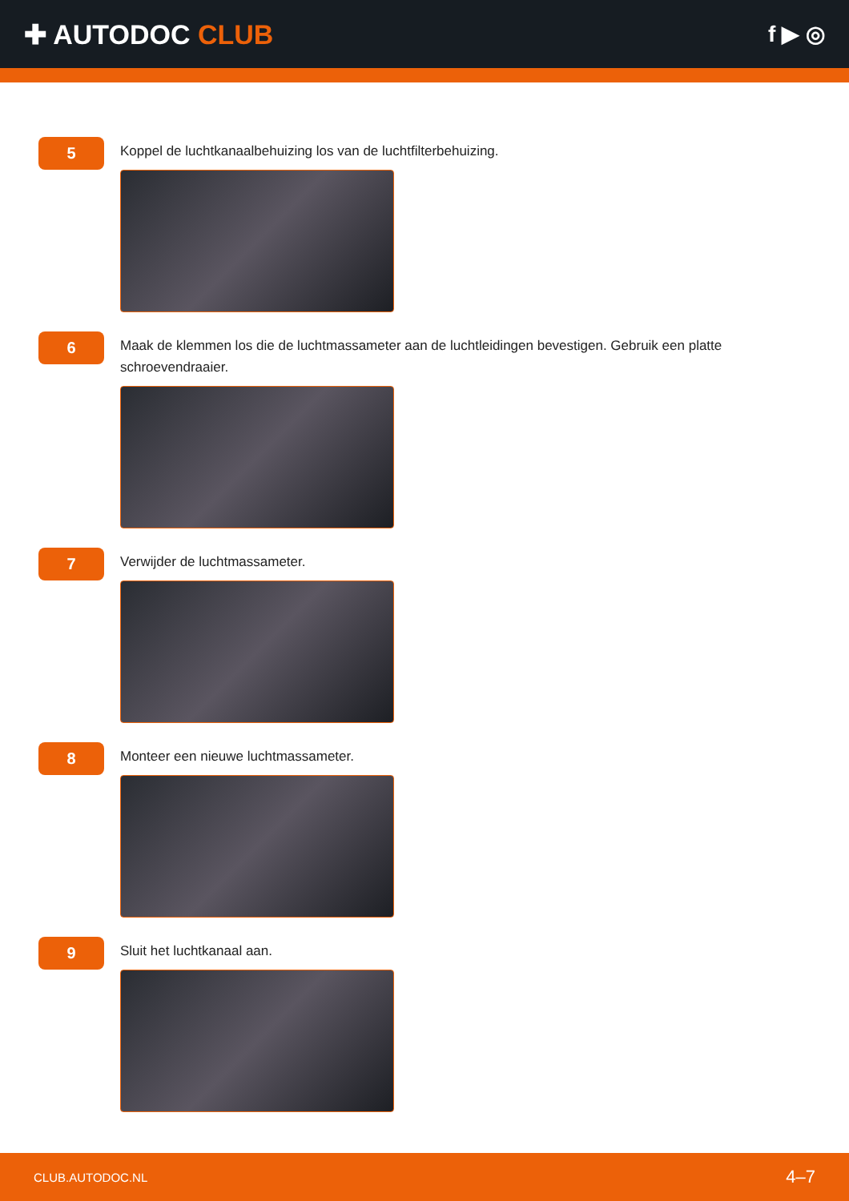✚ AUTODOC CLUB
f ▶ ◎
5
Koppel de luchtkanaalbehuizing los van de luchtfilterbehuizing.
6
Maak de klemmen los die de luchtmassameter aan de luchtleidingen bevestigen. Gebruik een platte schroevendraaier.
7
Verwijder de luchtmassameter.
8
Monteer een nieuwe luchtmassameter.
9
Sluit het luchtkanaal aan.
CLUB.AUTODOC.NL 4–7